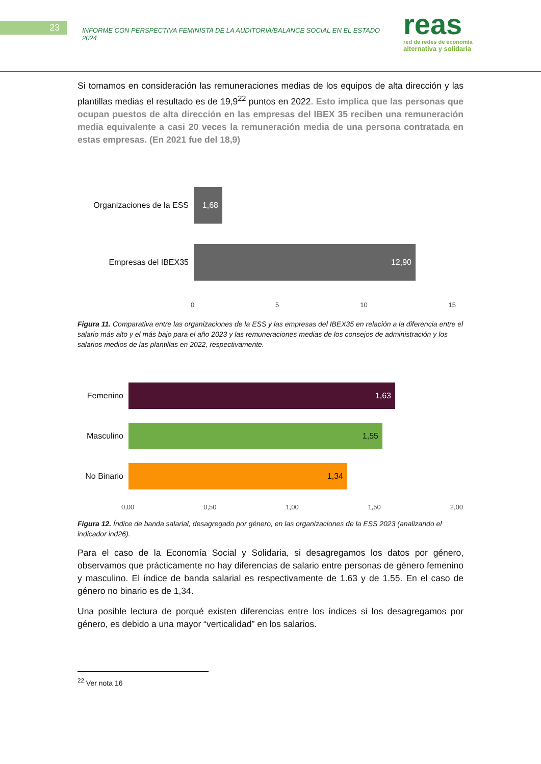23
INFORME CON PERSPECTIVA FEMINISTA DE LA AUDITORIA/BALANCE SOCIAL EN EL ESTADO 2024
reas
red de redes de economía
alternativa y solidaria
Si tomamos en consideración las remuneraciones medias de los equipos de alta dirección y las plantillas medias el resultado es de 19,9<sup>22</sup> puntos en 2022. Esto implica que las personas que ocupan puestos de alta dirección en las empresas del IBEX 35 reciben una remuneración media equivalente a casi 20 veces la remuneración media de una persona contratada en estas empresas. (En 2021 fue del 18,9)
Organizaciones de la ESS
1,68
Empresas del IBEX35
12,90
0 5 10 15
Figura 11. Comparativa entre las organizaciones de la ESS y las empresas del IBEX35 en relación a la diferencia entre el salario más alto y el más bajo para el año 2023 y las remuneraciones medias de los consejos de administración y los salarios medios de las plantillas en 2022, respectivamente.
Femenino
1,63
Masculino
1,55
No Binario
1,34
0,00 0,50 1,00 1,50 2,00
Figura 12. Índice de banda salarial, desagregado por género, en las organizaciones de la ESS 2023 (analizando el indicador ind26).
Para el caso de la Economía Social y Solidaria, si desagregamos los datos por género, observamos que prácticamente no hay diferencias de salario entre personas de género femenino y masculino. El índice de banda salarial es respectivamente de 1.63 y de 1.55. En el caso de género no binario es de 1,34.
Una posible lectura de porqué existen diferencias entre los índices si los desagregamos por género, es debido a una mayor “verticalidad” en los salarios.
<sup>22</sup> Ver nota 16